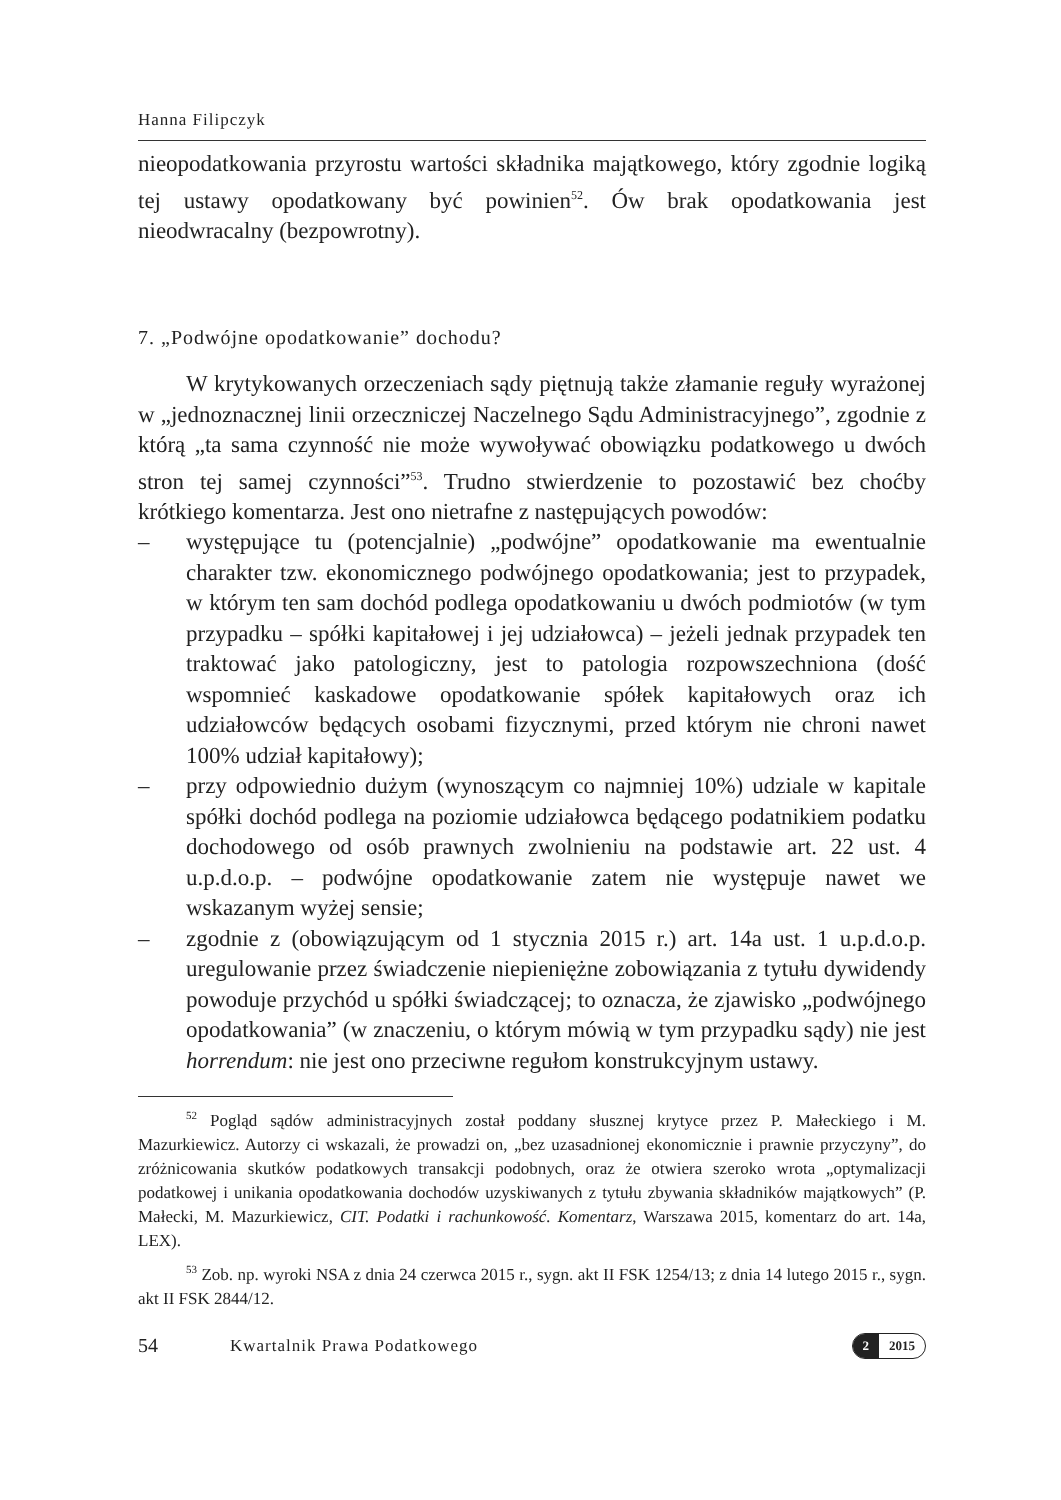Hanna Filipczyk
nieopodatkowania przyrostu wartości składnika majątkowego, który zgodnie logiką tej ustawy opodatkowany być powinien<sup>52</sup>. Ów brak opodatkowania jest nieodwracalny (bezpowrotny).
7. „Podwójne opodatkowanie” dochodu?
W krytykowanych orzeczeniach sądy piętnują także złamanie reguły wyrażonej w „jednoznacznej linii orzeczniczej Naczelnego Sądu Administracyjnego”, zgodnie z którą „ta sama czynność nie może wywoływać obowiązku podatkowego u dwóch stron tej samej czynności”<sup>53</sup>. Trudno stwierdzenie to pozostawić bez choćby krótkiego komentarza. Jest ono nietrafne z następujących powodów:
– występujące tu (potencjalnie) „podwójne” opodatkowanie ma ewentualnie charakter tzw. ekonomicznego podwójnego opodatkowania; jest to przypadek, w którym ten sam dochód podlega opodatkowaniu u dwóch podmiotów (w tym przypadku – spółki kapitałowej i jej udziałowca) – jeżeli jednak przypadek ten traktować jako patologiczny, jest to patologia rozpowszechniona (dość wspomnieć kaskadowe opodatkowanie spółek kapitałowych oraz ich udziałowców będących osobami fizycznymi, przed którym nie chroni nawet 100% udział kapitałowy);
– przy odpowiednio dużym (wynoszącym co najmniej 10%) udziale w kapitale spółki dochód podlega na poziomie udziałowca będącego podatnikiem podatku dochodowego od osób prawnych zwolnieniu na podstawie art. 22 ust. 4 u.p.d.o.p. – podwójne opodatkowanie zatem nie występuje nawet we wskazanym wyżej sensie;
– zgodnie z (obowiązującym od 1 stycznia 2015 r.) art. 14a ust. 1 u.p.d.o.p. uregulowanie przez świadczenie niepieniężne zobowiązania z tytułu dywidendy powoduje przychód u spółki świadczącej; to oznacza, że zjawisko „podwójnego opodatkowania” (w znaczeniu, o którym mówią w tym przypadku sądy) nie jest horrendum: nie jest ono przeciwne regułom konstrukcyjnym ustawy.
<sup>52</sup> Pogląd sądów administracyjnych został poddany słusznej krytyce przez P. Małeckiego i M. Mazurkiewicz. Autorzy ci wskazali, że prowadzi on, „bez uzasadnionej ekonomicznie i prawnie przyczyny”, do zróżnicowania skutków podatkowych transakcji podobnych, oraz że otwiera szeroko wrota „optymalizacji podatkowej i unikania opodatkowania dochodów uzyskiwanych z tytułu zbywania składników majątkowych” (P. Małecki, M. Mazurkiewicz, CIT. Podatki i rachunkowość. Komentarz, Warszawa 2015, komentarz do art. 14a, LEX).
<sup>53</sup> Zob. np. wyroki NSA z dnia 24 czerwca 2015 r., sygn. akt II FSK 1254/13; z dnia 14 lutego 2015 r., sygn. akt II FSK 2844/12.
54 Kwartalnik Prawa Podatkowego
2 2015